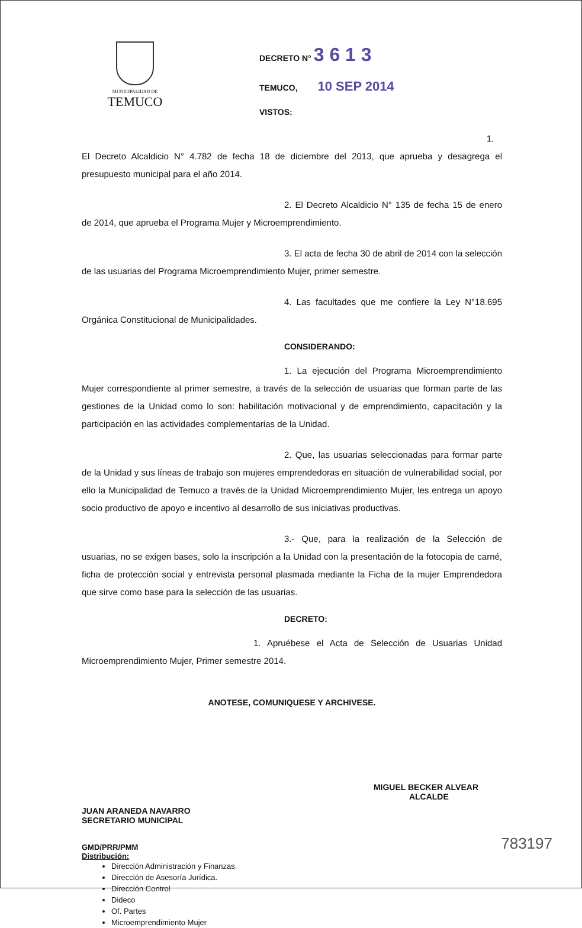MUNICIPALIDAD DE
TEMUCO
DECRETO N° 3 6 1 3
TEMUCO, 10 SEP 2014
VISTOS:
1. El Decreto Alcaldicio N° 4.782 de fecha 18 de diciembre del 2013, que aprueba y desagrega el presupuesto municipal para el año 2014.
2. El Decreto Alcaldicio N° 135 de fecha 15 de enero de 2014, que aprueba el Programa Mujer y Microemprendimiento.
3. El acta de fecha 30 de abril de 2014 con la selección de las usuarias del Programa Microemprendimiento Mujer, primer semestre.
4. Las facultades que me confiere la Ley N°18.695 Orgánica Constitucional de Municipalidades.
CONSIDERANDO:
1. La ejecución del Programa Microemprendimiento Mujer correspondiente al primer semestre, a través de la selección de usuarias que forman parte de las gestiones de la Unidad como lo son: habilitación motivacional y de emprendimiento, capacitación y la participación en las actividades complementarias de la Unidad.
2. Que, las usuarias seleccionadas para formar parte de la Unidad y sus líneas de trabajo son mujeres emprendedoras en situación de vulnerabilidad social, por ello la Municipalidad de Temuco a través de la Unidad Microemprendimiento Mujer, les entrega un apoyo socio productivo de apoyo e incentivo al desarrollo de sus iniciativas productivas.
3.- Que, para la realización de la Selección de usuarias, no se exigen bases, solo la inscripción a la Unidad con la presentación de la fotocopia de carné, ficha de protección social y entrevista personal plasmada mediante la Ficha de la mujer Emprendedora que sirve como base para la selección de las usuarias.
DECRETO:
1. Apruébese el Acta de Selección de Usuarias Unidad Microemprendimiento Mujer, Primer semestre 2014.
ANOTESE, COMUNIQUESE Y ARCHIVESE.
JUAN ARANEDA NAVARRO
SECRETARIO MUNICIPAL
MIGUEL BECKER ALVEAR
ALCALDE
GMD/PRR/PMM
Distribución:
Dirección Administración y Finanzas.
Dirección de Asesoría Jurídica.
Dirección Control
Dideco
Of. Partes
Microemprendimiento Mujer
783197